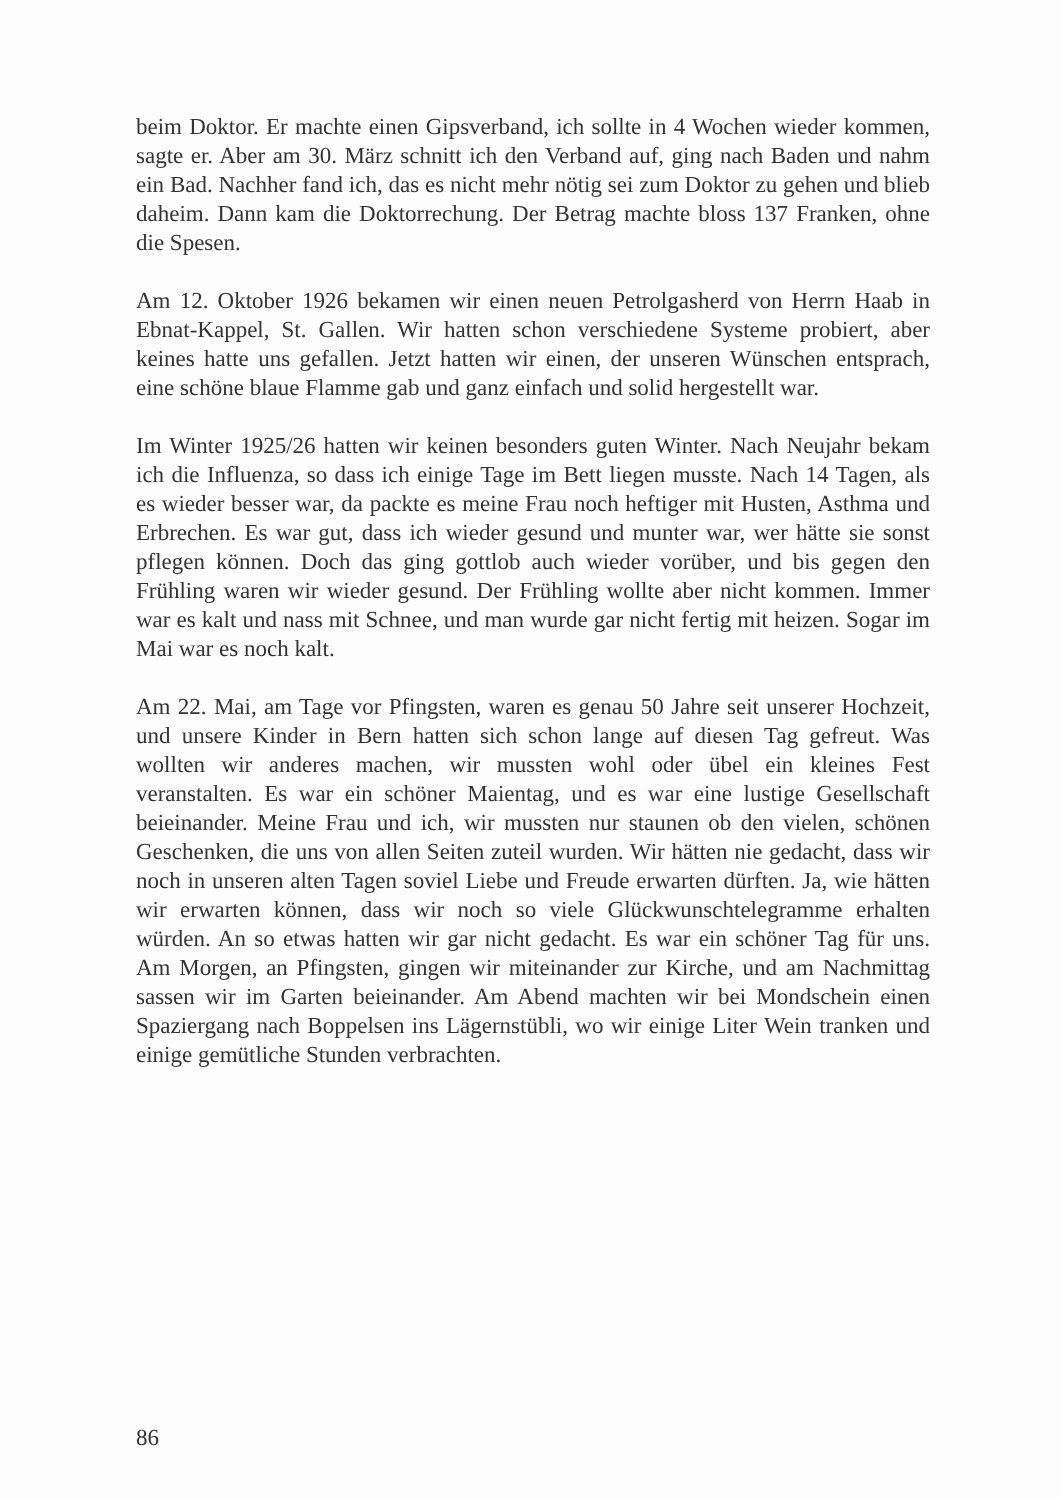beim Doktor. Er machte einen Gipsverband, ich sollte in 4 Wochen wieder kommen, sagte er. Aber am 30. März schnitt ich den Verband auf, ging nach Baden und nahm ein Bad. Nachher fand ich, das es nicht mehr nötig sei zum Doktor zu gehen und blieb daheim. Dann kam die Doktorrechung. Der Betrag machte bloss 137 Franken, ohne die Spesen.
Am 12. Oktober 1926 bekamen wir einen neuen Petrolgasherd von Herrn Haab in Ebnat-Kappel, St. Gallen. Wir hatten schon verschiedene Systeme probiert, aber keines hatte uns gefallen. Jetzt hatten wir einen, der unseren Wünschen entsprach, eine schöne blaue Flamme gab und ganz einfach und solid hergestellt war.
Im Winter 1925/26 hatten wir keinen besonders guten Winter. Nach Neujahr bekam ich die Influenza, so dass ich einige Tage im Bett liegen musste. Nach 14 Tagen, als es wieder besser war, da packte es meine Frau noch heftiger mit Husten, Asthma und Erbrechen. Es war gut, dass ich wieder gesund und munter war, wer hätte sie sonst pflegen können. Doch das ging gottlob auch wieder vorüber, und bis gegen den Frühling waren wir wieder gesund. Der Frühling wollte aber nicht kommen. Immer war es kalt und nass mit Schnee, und man wurde gar nicht fertig mit heizen. Sogar im Mai war es noch kalt.
Am 22. Mai, am Tage vor Pfingsten, waren es genau 50 Jahre seit unserer Hochzeit, und unsere Kinder in Bern hatten sich schon lange auf diesen Tag gefreut. Was wollten wir anderes machen, wir mussten wohl oder übel ein kleines Fest veranstalten. Es war ein schöner Maientag, und es war eine lustige Gesellschaft beieinander. Meine Frau und ich, wir mussten nur staunen ob den vielen, schönen Geschenken, die uns von allen Seiten zuteil wurden. Wir hätten nie gedacht, dass wir noch in unseren alten Tagen soviel Liebe und Freude erwarten dürften. Ja, wie hätten wir erwarten können, dass wir noch so viele Glückwunschtelegramme erhalten würden. An so etwas hatten wir gar nicht gedacht. Es war ein schöner Tag für uns. Am Morgen, an Pfingsten, gingen wir miteinander zur Kirche, und am Nachmittag sassen wir im Garten beieinander. Am Abend machten wir bei Mondschein einen Spaziergang nach Boppelsen ins Lägernstübli, wo wir einige Liter Wein tranken und einige gemütliche Stunden verbrachten.
86